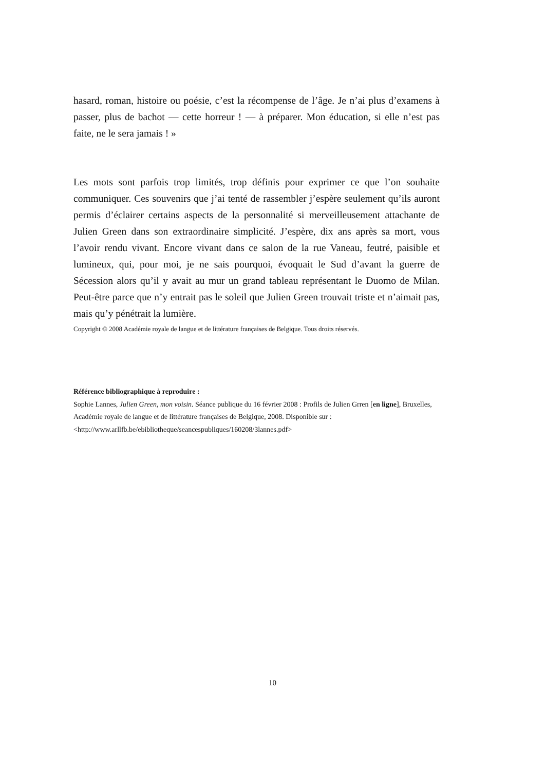hasard, roman, histoire ou poésie, c’est la récompense de l’âge. Je n’ai plus d’examens à passer, plus de bachot — cette horreur ! — à préparer. Mon éducation, si elle n’est pas faite, ne le sera jamais ! »
Les mots sont parfois trop limités, trop définis pour exprimer ce que l’on souhaite communiquer. Ces souvenirs que j’ai tenté de rassembler j’espère seulement qu’ils auront permis d’éclairer certains aspects de la personnalité si merveilleusement attachante de Julien Green dans son extraordinaire simplicité. J’espère, dix ans après sa mort, vous l’avoir rendu vivant. Encore vivant dans ce salon de la rue Vaneau, feutré, paisible et lumineux, qui, pour moi, je ne sais pourquoi, évoquait le Sud d’avant la guerre de Sécession alors qu’il y avait au mur un grand tableau représentant le Duomo de Milan. Peut-être parce que n’y entrait pas le soleil que Julien Green trouvait triste et n’aimait pas, mais qu’y pénétrait la lumière.
Copyright © 2008 Académie royale de langue et de littérature françaises de Belgique. Tous droits réservés.
Référence bibliographique à reproduire :
Sophie Lannes, Julien Green, mon voisin. Séance publique du 16 février 2008 : Profils de Julien Grren [en ligne], Bruxelles, Académie royale de langue et de littérature françaises de Belgique, 2008. Disponible sur : <http://www.arllfb.be/ebibliotheque/seancespubliques/160208/3lannes.pdf>
10